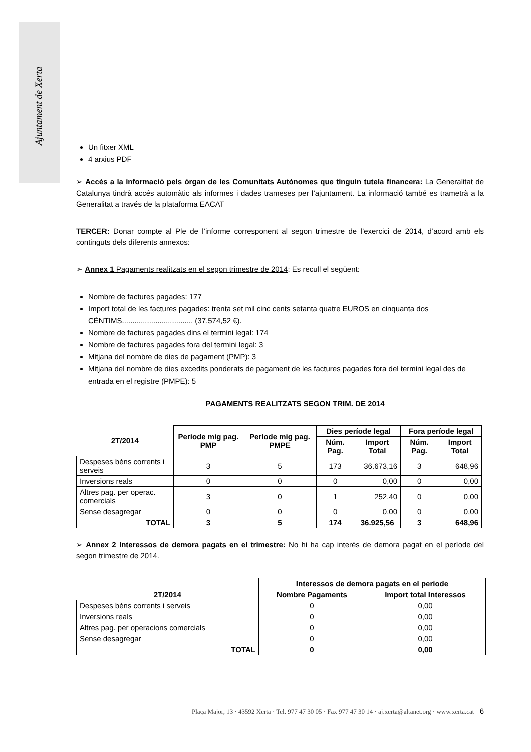Ajuntament de Xerta
Un fitxer XML
4 arxius PDF
➢ Accés a la informació pels òrgan de les Comunitats Autònomes que tinguin tutela financera: La Generalitat de Catalunya tindrà accés automàtic als informes i dades trameses per l’ajuntament. La informació també es trametrà a la Generalitat a través de la plataforma EACAT
TERCER: Donar compte al Ple de l’informe corresponent al segon trimestre de l’exercici de 2014, d’acord amb els continguts dels diferents annexos:
➢ Annex 1 Pagaments realitzats en el segon trimestre de 2014: Es recull el següent:
Nombre de factures pagades: 177
Import total de les factures pagades: trenta set mil cinc cents setanta quatre EUROS en cinquanta dos CÈNTIMS.................................. (37.574,52 €).
Nombre de factures pagades dins el termini legal: 174
Nombre de factures pagades fora del termini legal: 3
Mitjana del nombre de dies de pagament (PMP): 3
Mitjana del nombre de dies excedits ponderats de pagament de les factures pagades fora del termini legal des de entrada en el registre (PMPE): 5
PAGAMENTS REALITZATS SEGON TRIM. DE 2014
| 2T/2014 | Període mig pag. PMP | Període mig pag. PMPE | Dies període legal | | Fora període legal | |
| --- | --- | --- | --- | --- | --- | --- |
| | | | Núm. Pag. | Import Total | Núm. Pag. | Import Total |
| Despeses béns corrents i serveis | 3 | 5 | 173 | 36.673,16 | 3 | 648,96 |
| Inversions reals | 0 | 0 | 0 | 0,00 | 0 | 0,00 |
| Altres pag. per operac. comercials | 3 | 0 | 1 | 252,40 | 0 | 0,00 |
| Sense desagregar | 0 | 0 | 0 | 0,00 | 0 | 0,00 |
| TOTAL | 3 | 5 | 174 | 36.925,56 | 3 | 648,96 |
➢ Annex 2 Interessos de demora pagats en el trimestre: No hi ha cap interès de demora pagat en el període del segon trimestre de 2014.
| 2T/2014 | Interessos de demora pagats en el període | |
| --- | --- | --- |
| | Nombre Pagaments | Import total Interessos |
| Despeses béns corrents i serveis | 0 | 0,00 |
| Inversions reals | 0 | 0,00 |
| Altres pag. per operacions comercials | 0 | 0,00 |
| Sense desagregar | 0 | 0,00 |
| TOTAL | 0 | 0,00 |
Plaça Major, 13 · 43592 Xerta · Tel. 977 47 30 05 · Fax 977 47 30 14 · aj.xerta@altanet.org · www.xerta.cat 6